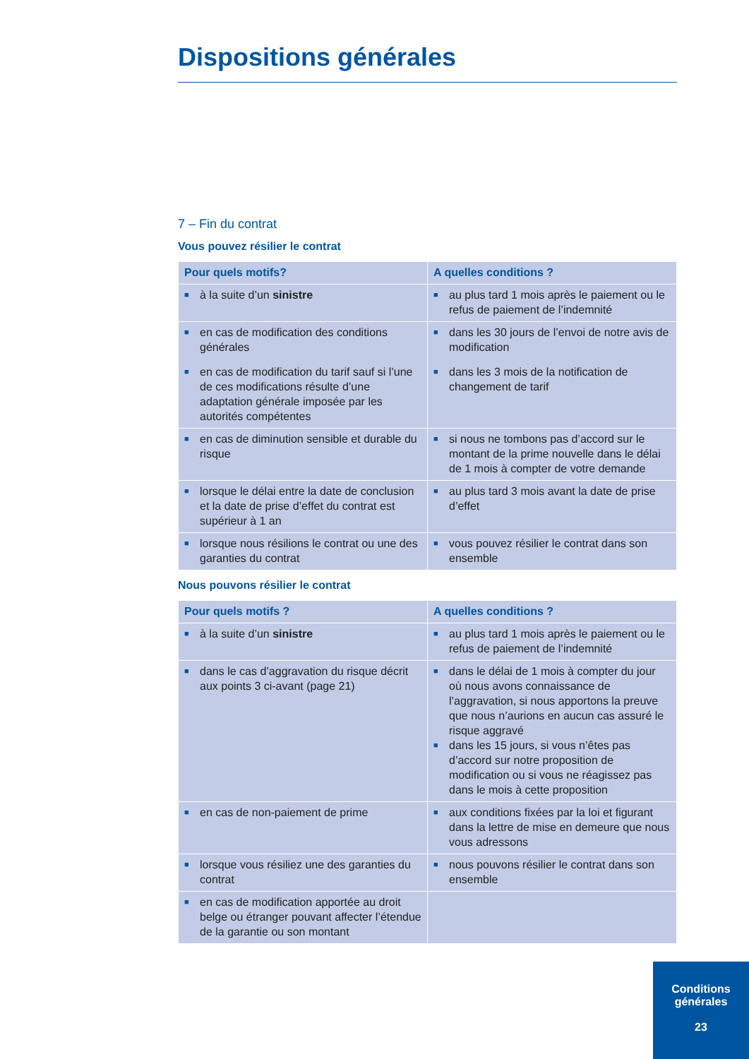Dispositions générales
7 – Fin du contrat
Vous pouvez résilier le contrat
| Pour quels motifs? | A quelles conditions ? |
| --- | --- |
| ■ à la suite d’un sinistre | ■ au plus tard 1 mois après le paiement ou le refus de paiement de l’indemnité |
| ■ en cas de modification des conditions générales ■ en cas de modification du tarif sauf si l’une de ces modifications résulte d’une adaptation générale imposée par les autorités compétentes | ■ dans les 30 jours de l’envoi de notre avis de modification ■ dans les 3 mois de la notification de changement de tarif |
| ■ en cas de diminution sensible et durable du risque | ■ si nous ne tombons pas d’accord sur le montant de la prime nouvelle dans le délai de 1 mois à compter de votre demande |
| ■ lorsque le délai entre la date de conclusion et la date de prise d’effet du contrat est supérieur à 1 an | ■ au plus tard 3 mois avant la date de prise d’effet |
| ■ lorsque nous résilions le contrat ou une des garanties du contrat | ■ vous pouvez résilier le contrat dans son ensemble |
Nous pouvons résilier le contrat
| Pour quels motifs ? | A quelles conditions ? |
| --- | --- |
| ■ à la suite d’un sinistre | ■ au plus tard 1 mois après le paiement ou le refus de paiement de l’indemnité |
| ■ dans le cas d’aggravation du risque décrit aux points 3 ci-avant (page 21) | ■ dans le délai de 1 mois à compter du jour où nous avons connaissance de l’aggravation, si nous apportons la preuve que nous n’aurions en aucun cas assuré le risque aggravé ■ dans les 15 jours, si vous n’êtes pas d’accord sur notre proposition de modification ou si vous ne réagissez pas dans le mois à cette proposition |
| ■ en cas de non-paiement de prime | ■ aux conditions fixées par la loi et figurant dans la lettre de mise en demeure que nous vous adressons |
| ■ lorsque vous résiliez une des garanties du contrat | ■ nous pouvons résilier le contrat dans son ensemble |
| ■ en cas de modification apportée au droit belge ou étranger pouvant affecter l’étendue de la garantie ou son montant | |
Conditions
générales
23